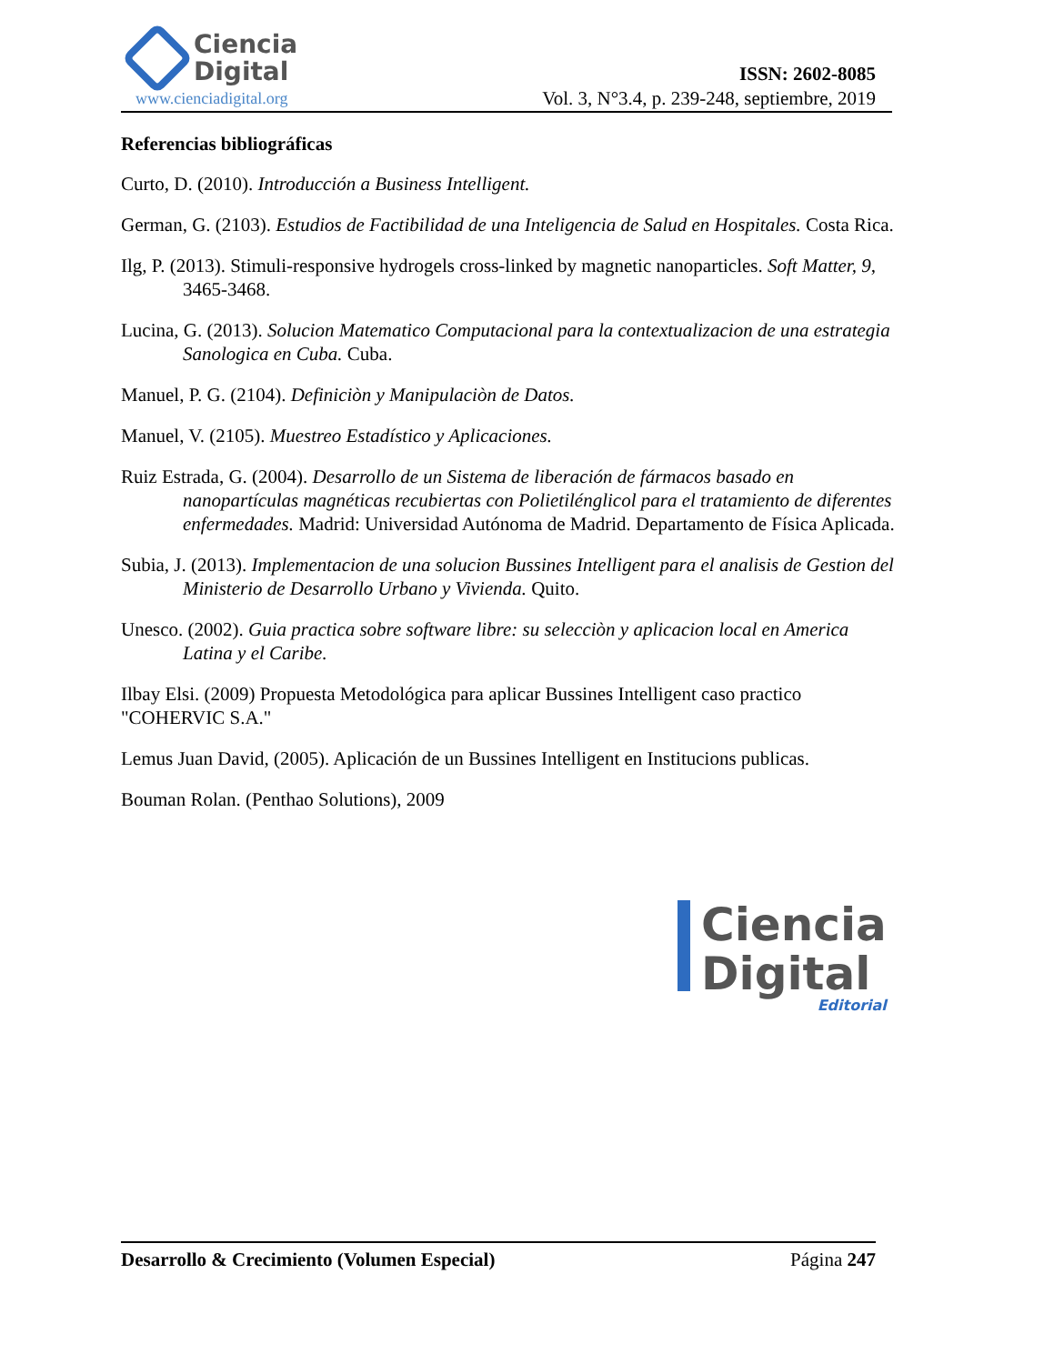Ciencia
Digital
www.cienciadigital.org
ISSN: 2602-8085
Vol. 3, N°3.4, p. 239-248, septiembre, 2019
Referencias bibliográficas
Curto, D. (2010). Introducción a Business Intelligent.
German, G. (2103). Estudios de Factibilidad de una Inteligencia de Salud en Hospitales. Costa Rica.
Ilg, P. (2013). Stimuli-responsive hydrogels cross-linked by magnetic nanoparticles. Soft Matter, 9, 3465-3468.
Lucina, G. (2013). Solucion Matematico Computacional para la contextualizacion de una estrategia Sanologica en Cuba. Cuba.
Manuel, P. G. (2104). Definiciòn y Manipulaciòn de Datos.
Manuel, V. (2105). Muestreo Estadístico y Aplicaciones.
Ruiz Estrada, G. (2004). Desarrollo de un Sistema de liberación de fármacos basado en nanopartículas magnéticas recubiertas con Polietilénglicol para el tratamiento de diferentes enfermedades. Madrid: Universidad Autónoma de Madrid. Departamento de Física Aplicada.
Subia, J. (2013). Implementacion de una solucion Bussines Intelligent para el analisis de Gestion del Ministerio de Desarrollo Urbano y Vivienda. Quito.
Unesco. (2002). Guia practica sobre software libre: su selecciòn y aplicacion local en America Latina y el Caribe.
Ilbay Elsi. (2009) Propuesta Metodológica para aplicar Bussines Intelligent caso practico "COHERVIC S.A."
Lemus Juan David, (2005). Aplicación de un Bussines Intelligent en Institucions publicas.
Bouman Rolan. (Penthao Solutions), 2009
Ciencia
Digital Editorial
Desarrollo & Crecimiento (Volumen Especial) Página 247